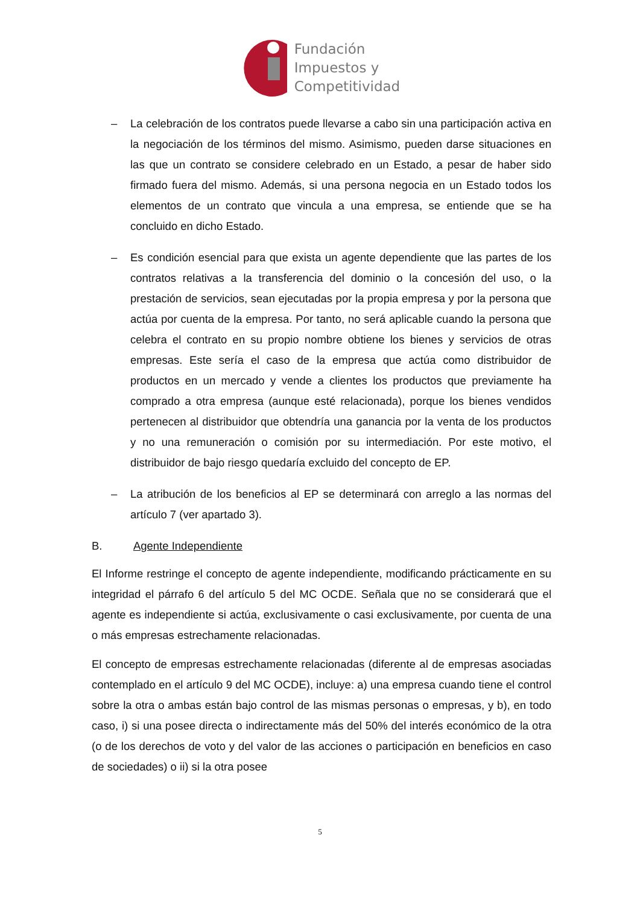Fundación
Impuestos y
Competitividad
– La celebración de los contratos puede llevarse a cabo sin una participación activa en la negociación de los términos del mismo. Asimismo, pueden darse situaciones en las que un contrato se considere celebrado en un Estado, a pesar de haber sido firmado fuera del mismo. Además, si una persona negocia en un Estado todos los elementos de un contrato que vincula a una empresa, se entiende que se ha concluido en dicho Estado.
– Es condición esencial para que exista un agente dependiente que las partes de los contratos relativas a la transferencia del dominio o la concesión del uso, o la prestación de servicios, sean ejecutadas por la propia empresa y por la persona que actúa por cuenta de la empresa. Por tanto, no será aplicable cuando la persona que celebra el contrato en su propio nombre obtiene los bienes y servicios de otras empresas. Este sería el caso de la empresa que actúa como distribuidor de productos en un mercado y vende a clientes los productos que previamente ha comprado a otra empresa (aunque esté relacionada), porque los bienes vendidos pertenecen al distribuidor que obtendría una ganancia por la venta de los productos y no una remuneración o comisión por su intermediación. Por este motivo, el distribuidor de bajo riesgo quedaría excluido del concepto de EP.
– La atribución de los beneficios al EP se determinará con arreglo a las normas del artículo 7 (ver apartado 3).
B. Agente Independiente
El Informe restringe el concepto de agente independiente, modificando prácticamente en su integridad el párrafo 6 del artículo 5 del MC OCDE. Señala que no se considerará que el agente es independiente si actúa, exclusivamente o casi exclusivamente, por cuenta de una o más empresas estrechamente relacionadas.
El concepto de empresas estrechamente relacionadas (diferente al de empresas asociadas contemplado en el artículo 9 del MC OCDE), incluye: a) una empresa cuando tiene el control sobre la otra o ambas están bajo control de las mismas personas o empresas, y b), en todo caso, i) si una posee directa o indirectamente más del 50% del interés económico de la otra (o de los derechos de voto y del valor de las acciones o participación en beneficios en caso de sociedades) o ii) si la otra posee
5